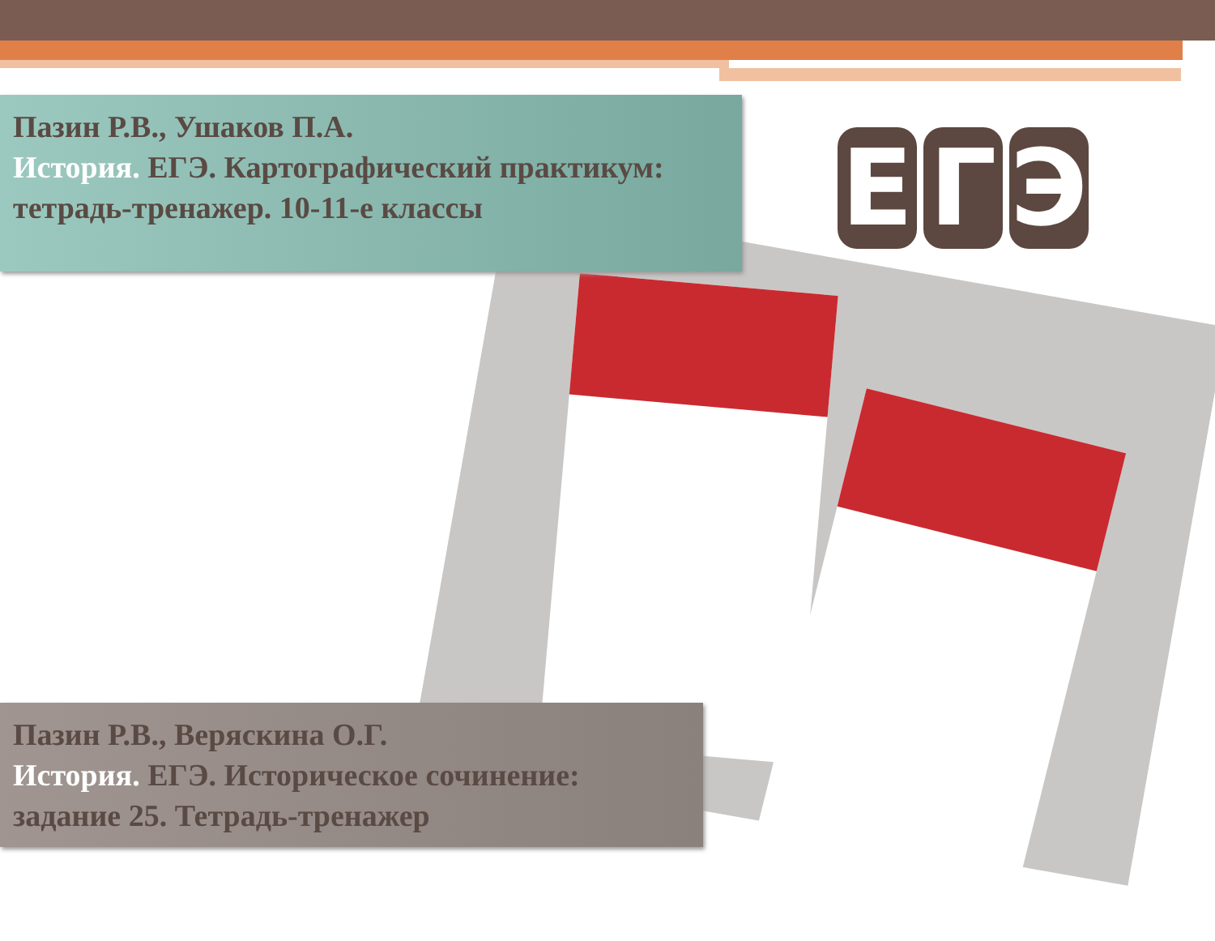Пазин Р.В., Ушаков П.А.
История. ЕГЭ. Картографический практикум: тетрадь-тренажер. 10-11-е классы
Е Г Э
Пазин Р.В., Веряскина О.Г.
История. ЕГЭ. Историческое сочинение: задание 25. Тетрадь-тренажер